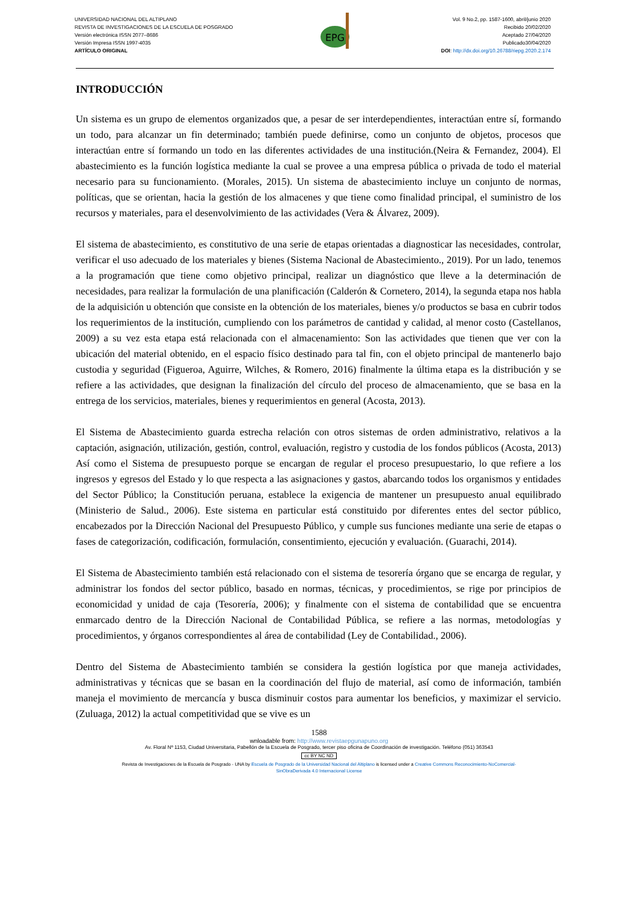UNIVERSIDAD NACIONAL DEL ALTIPLANO
REVISTA DE INVESTIGACIONES DE LA ESCUELA DE POSGRADO
Versión electrónica ISSN 2077–8686
Versión Impresa ISSN 1997-4035
ARTÍCULO ORIGINAL
EPG
Vol. 9 No.2, pp. 1587-1600, abril/junio 2020
Recibido 20/02/2020
Aceptado 27/04/2020
Publicado30/04/2020
DOI: http://dx.doi.org/10.26788/riepg.2020.2.174
INTRODUCCIÓN
Un sistema es un grupo de elementos organizados que, a pesar de ser interdependientes, interactúan entre sí, formando un todo, para alcanzar un fin determinado; también puede definirse, como un conjunto de objetos, procesos que interactúan entre sí formando un todo en las diferentes actividades de una institución.(Neira & Fernandez, 2004). El abastecimiento es la función logística mediante la cual se provee a una empresa pública o privada de todo el material necesario para su funcionamiento. (Morales, 2015). Un sistema de abastecimiento incluye un conjunto de normas, políticas, que se orientan, hacia la gestión de los almacenes y que tiene como finalidad principal, el suministro de los recursos y materiales, para el desenvolvimiento de las actividades (Vera & Álvarez, 2009).
El sistema de abastecimiento, es constitutivo de una serie de etapas orientadas a diagnosticar las necesidades, controlar, verificar el uso adecuado de los materiales y bienes (Sistema Nacional de Abastecimiento., 2019). Por un lado, tenemos a la programación que tiene como objetivo principal, realizar un diagnóstico que lleve a la determinación de necesidades, para realizar la formulación de una planificación (Calderón & Cornetero, 2014), la segunda etapa nos habla de la adquisición u obtención que consiste en la obtención de los materiales, bienes y/o productos se basa en cubrir todos los requerimientos de la institución, cumpliendo con los parámetros de cantidad y calidad, al menor costo (Castellanos, 2009) a su vez esta etapa está relacionada con el almacenamiento: Son las actividades que tienen que ver con la ubicación del material obtenido, en el espacio físico destinado para tal fin, con el objeto principal de mantenerlo bajo custodia y seguridad (Figueroa, Aguirre, Wilches, & Romero, 2016) finalmente la última etapa es la distribución y se refiere a las actividades, que designan la finalización del círculo del proceso de almacenamiento, que se basa en la entrega de los servicios, materiales, bienes y requerimientos en general (Acosta, 2013).
El Sistema de Abastecimiento guarda estrecha relación con otros sistemas de orden administrativo, relativos a la captación, asignación, utilización, gestión, control, evaluación, registro y custodia de los fondos públicos (Acosta, 2013) Así como el Sistema de presupuesto porque se encargan de regular el proceso presupuestario, lo que refiere a los ingresos y egresos del Estado y lo que respecta a las asignaciones y gastos, abarcando todos los organismos y entidades del Sector Público; la Constitución peruana, establece la exigencia de mantener un presupuesto anual equilibrado (Ministerio de Salud., 2006). Este sistema en particular está constituido por diferentes entes del sector público, encabezados por la Dirección Nacional del Presupuesto Público, y cumple sus funciones mediante una serie de etapas o fases de categorización, codificación, formulación, consentimiento, ejecución y evaluación. (Guarachi, 2014).
El Sistema de Abastecimiento también está relacionado con el sistema de tesorería órgano que se encarga de regular, y administrar los fondos del sector público, basado en normas, técnicas, y procedimientos, se rige por principios de economicidad y unidad de caja (Tesorería, 2006); y finalmente con el sistema de contabilidad que se encuentra enmarcado dentro de la Dirección Nacional de Contabilidad Pública, se refiere a las normas, metodologías y procedimientos, y órganos correspondientes al área de contabilidad (Ley de Contabilidad., 2006).
Dentro del Sistema de Abastecimiento también se considera la gestión logística por que maneja actividades, administrativas y técnicas que se basan en la coordinación del flujo de material, así como de información, también maneja el movimiento de mercancía y busca disminuir costos para aumentar los beneficios, y maximizar el servicio. (Zuluaga, 2012) la actual competitividad que se vive es un
1588
wnloadable from: http://www.revistaepgunapuno.org
Av. Floral Nº 1153, Ciudad Universitaria, Pabellón de la Escuela de Posgrado, tercer piso oficina de Coordinación de investigación. Teléfono (051) 363543
cc BY NC ND
Revista de Investigaciones de la Escuela de Posgrado - UNA by Escuela de Posgrado de la Universidad Nacional del Altiplano is licensed under a Creative Commons Reconocimiento-NoComercial-
SinObraDerivada 4.0 Internacional License